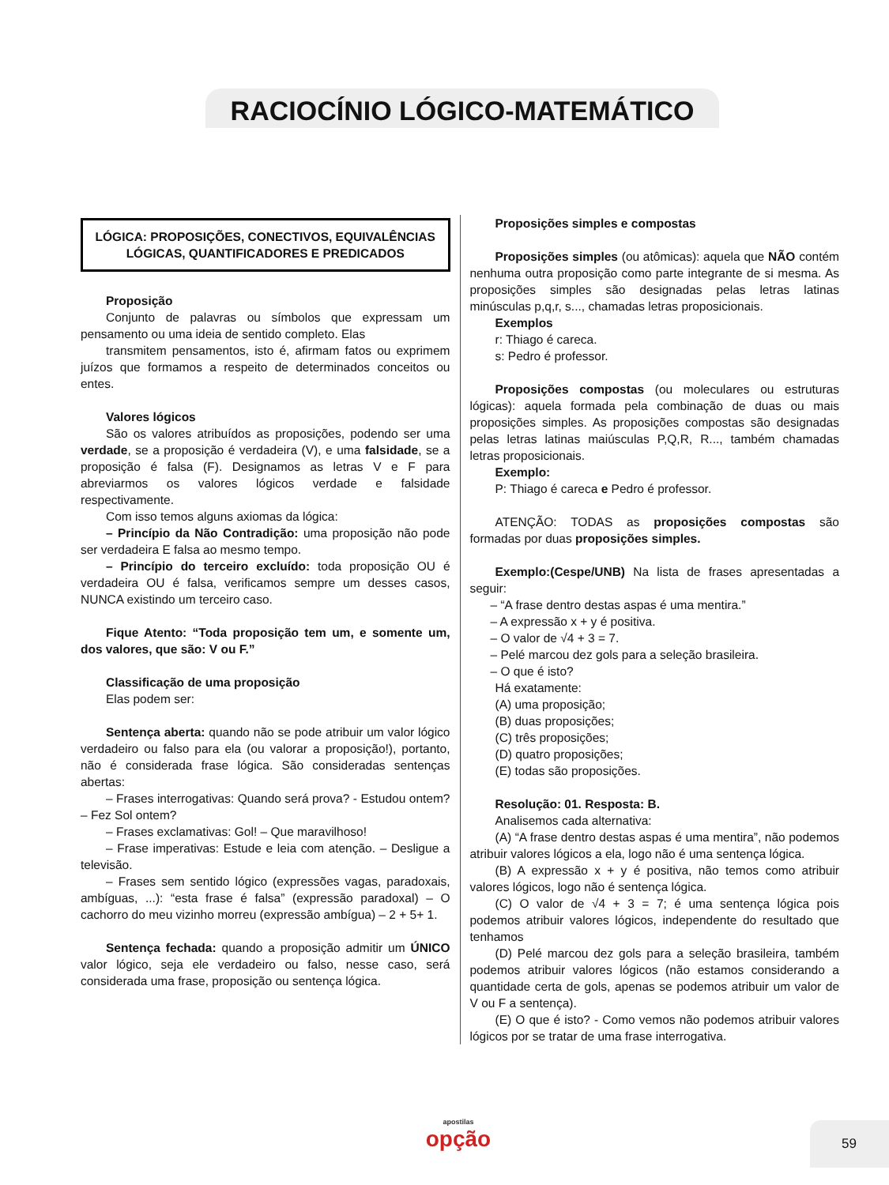RACIOCÍNIO LÓGICO-MATEMÁTICO
LÓGICA: PROPOSIÇÕES, CONECTIVOS, EQUIVALÊNCIAS LÓGICAS, QUANTIFICADORES E PREDICADOS
Proposição
Conjunto de palavras ou símbolos que expressam um pensamento ou uma ideia de sentido completo. Elas
transmitem pensamentos, isto é, afirmam fatos ou exprimem juízos que formamos a respeito de determinados conceitos ou entes.
Valores lógicos
São os valores atribuídos as proposições, podendo ser uma verdade, se a proposição é verdadeira (V), e uma falsidade, se a proposição é falsa (F). Designamos as letras V e F para abreviarmos os valores lógicos verdade e falsidade respectivamente.
Com isso temos alguns axiomas da lógica:
– Princípio da Não Contradição: uma proposição não pode ser verdadeira E falsa ao mesmo tempo.
– Princípio do terceiro excluído: toda proposição OU é verdadeira OU é falsa, verificamos sempre um desses casos, NUNCA existindo um terceiro caso.
Fique Atento: “Toda proposição tem um, e somente um, dos valores, que são: V ou F.”
Classificação de uma proposição
Elas podem ser:
Sentença aberta: quando não se pode atribuir um valor lógico verdadeiro ou falso para ela (ou valorar a proposição!), portanto, não é considerada frase lógica. São consideradas sentenças abertas:
– Frases interrogativas: Quando será prova? - Estudou ontem? – Fez Sol ontem?
– Frases exclamativas: Gol! – Que maravilhoso!
– Frase imperativas: Estude e leia com atenção. – Desligue a televisão.
– Frases sem sentido lógico (expressões vagas, paradoxais, ambíguas, ...): “esta frase é falsa” (expressão paradoxal) – O cachorro do meu vizinho morreu (expressão ambígua) – 2 + 5+ 1.
Sentença fechada: quando a proposição admitir um ÚNICO valor lógico, seja ele verdadeiro ou falso, nesse caso, será considerada uma frase, proposição ou sentença lógica.
Proposições simples e compostas
Proposições simples (ou atômicas): aquela que NÃO contém nenhuma outra proposição como parte integrante de si mesma. As proposições simples são designadas pelas letras latinas minúsculas p,q,r, s..., chamadas letras proposicionais.
Exemplos
r: Thiago é careca.
s: Pedro é professor.
Proposições compostas (ou moleculares ou estruturas lógicas): aquela formada pela combinação de duas ou mais proposições simples. As proposições compostas são designadas pelas letras latinas maiúsculas P,Q,R, R..., também chamadas letras proposicionais.
Exemplo:
P: Thiago é careca e Pedro é professor.
ATENÇÃO: TODAS as proposições compostas são formadas por duas proposições simples.
Exemplo:(Cespe/UNB) Na lista de frases apresentadas a seguir:
– “A frase dentro destas aspas é uma mentira.”
– A expressão x + y é positiva.
– O valor de √4 + 3 = 7.
– Pelé marcou dez gols para a seleção brasileira.
– O que é isto?
Há exatamente:
(A) uma proposição;
(B) duas proposições;
(C) três proposições;
(D) quatro proposições;
(E) todas são proposições.
Resolução: 01. Resposta: B.
Analisemos cada alternativa:
(A) “A frase dentro destas aspas é uma mentira”, não podemos atribuir valores lógicos a ela, logo não é uma sentença lógica.
(B) A expressão x + y é positiva, não temos como atribuir valores lógicos, logo não é sentença lógica.
(C) O valor de √4 + 3 = 7; é uma sentença lógica pois podemos atribuir valores lógicos, independente do resultado que tenhamos
(D) Pelé marcou dez gols para a seleção brasileira, também podemos atribuir valores lógicos (não estamos considerando a quantidade certa de gols, apenas se podemos atribuir um valor de V ou F a sentença).
(E) O que é isto? - Como vemos não podemos atribuir valores lógicos por se tratar de uma frase interrogativa.
apostilas
opção
59